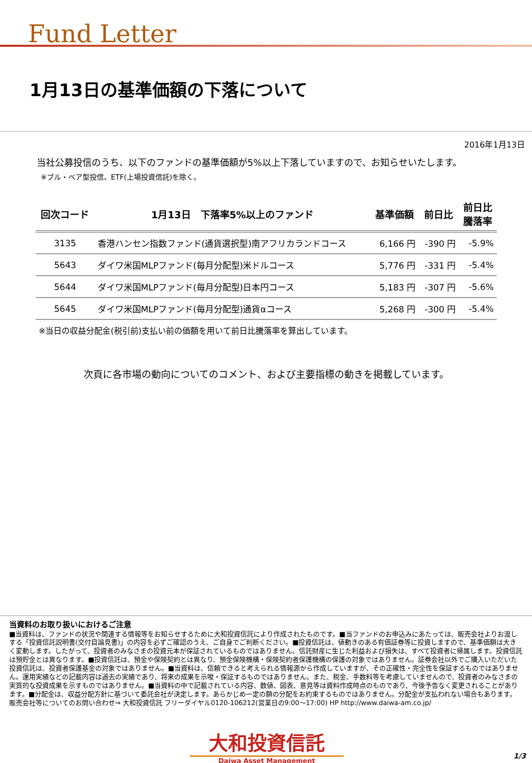Fund Letter
1月13日の基準価額の下落について
2016年1月13日
当社公募投信のうち、以下のファンドの基準価額が5%以上下落していますので、お知らせいたします。
※ブル・ベア型投信、ETF(上場投資信託)を除く。
| 回次コード | 1月13日 下落率5%以上のファンド | 基準価額 | 前日比 | 前日比 騰落率 |
| --- | --- | --- | --- | --- |
| 3135 | 香港ハンセン指数ファンド(通貨選択型)南アフリカランドコース | 6,166 円 | -390 円 | -5.9% |
| 5643 | ダイワ米国MLPファンド(毎月分配型)米ドルコース | 5,776 円 | -331 円 | -5.4% |
| 5644 | ダイワ米国MLPファンド(毎月分配型)日本円コース | 5,183 円 | -307 円 | -5.6% |
| 5645 | ダイワ米国MLPファンド(毎月分配型)通貨αコース | 5,268 円 | -300 円 | -5.4% |
※当日の収益分配金(税引前)支払い前の価額を用いて前日比騰落率を算出しています。
次頁に各市場の動向についてのコメント、および主要指標の動きを掲載しています。
当資料のお取り扱いにおけるご注意
■当資料は、ファンドの状況や関連する情報等をお知らせするために大和投資信託により作成されたものです。■当ファンドのお申込みにあたっては、販売会社よりお渡しする「投資信託説明書(交付目論見書)」の内容を必ずご確認のうえ、ご自身でご判断ください。■投資信託は、値動きのある有価証券等に投資しますので、基準価額は大きく変動します。したがって、投資者のみなさまの投資元本が保証されているものではありません。信託財産に生じた利益および損失は、すべて投資者に帰属します。投資信託は預貯金とは異なります。■投資信託は、預金や保険契約とは異なり、預金保険機構・保険契約者保護機構の保護の対象ではありません。証券会社以外でご購入いただいた投資信託は、投資者保護基金の対象ではありません。■当資料は、信頼できると考えられる情報源から作成していますが、その正確性・完全性を保証するものではありません。運用実績などの記載内容は過去の実績であり、将来の成果を示唆・保証するものではありません。また、税金、手数料等を考慮していませんので、投資者のみなさまの実質的な投資成果を示すものではありません。■当資料の中で記載されている内容、数値、図表、意見等は資料作成時点のものであり、今後予告なく変更されることがあります。■分配金は、収益分配方針に基づいて委託会社が決定します。あらかじめ一定の額の分配をお約束するものではありません。分配金が支払われない場合もあります。
販売会社等についてのお問い合わせ⇒ 大和投資信託 フリーダイヤル0120-106212(営業日の9:00～17:00) HP http://www.daiwa-am.co.jp/
大和投資信託
Daiwa Asset Management
1/3